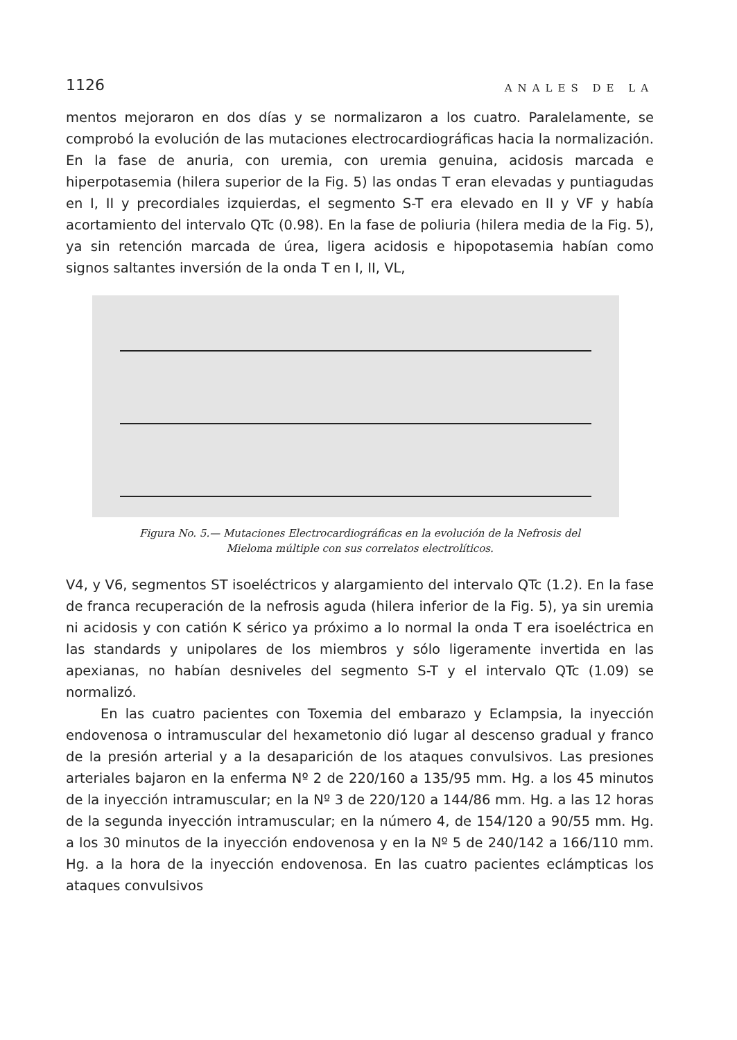1126 ANALES DE LA
mentos mejoraron en dos días y se normalizaron a los cuatro. Paralelamente, se comprobó la evolución de las mutaciones electrocardiográficas hacia la normalización. En la fase de anuria, con uremia, con uremia genuina, acidosis marcada e hiperpotasemia (hilera superior de la Fig. 5) las ondas T eran elevadas y puntiagudas en I, II y precordiales izquierdas, el segmento S-T era elevado en II y VF y había acortamiento del intervalo QTc (0.98). En la fase de poliuria (hilera media de la Fig. 5), ya sin retención marcada de úrea, ligera acidosis e hipopotasemia habían como signos saltantes inversión de la onda T en I, II, VL,
Figura No. 5.— Mutaciones Electrocardiográficas en la evolución de la Nefrosis del
Mieloma múltiple con sus correlatos electrolíticos.
V4, y V6, segmentos ST isoeléctricos y alargamiento del intervalo QTc (1.2). En la fase de franca recuperación de la nefrosis aguda (hilera inferior de la Fig. 5), ya sin uremia ni acidosis y con catión K sérico ya próximo a lo normal la onda T era isoeléctrica en las standards y unipolares de los miembros y sólo ligeramente invertida en las apexianas, no habían desniveles del segmento S-T y el intervalo QTc (1.09) se normalizó.
En las cuatro pacientes con Toxemia del embarazo y Eclampsia, la inyección endovenosa o intramuscular del hexametonio dió lugar al descenso gradual y franco de la presión arterial y a la desaparición de los ataques convulsivos. Las presiones arteriales bajaron en la enferma Nº 2 de 220/160 a 135/95 mm. Hg. a los 45 minutos de la inyección intramuscular; en la Nº 3 de 220/120 a 144/86 mm. Hg. a las 12 horas de la segunda inyección intramuscular; en la número 4, de 154/120 a 90/55 mm. Hg. a los 30 minutos de la inyección endovenosa y en la Nº 5 de 240/142 a 166/110 mm. Hg. a la hora de la inyección endovenosa. En las cuatro pacientes eclámpticas los ataques convulsivos